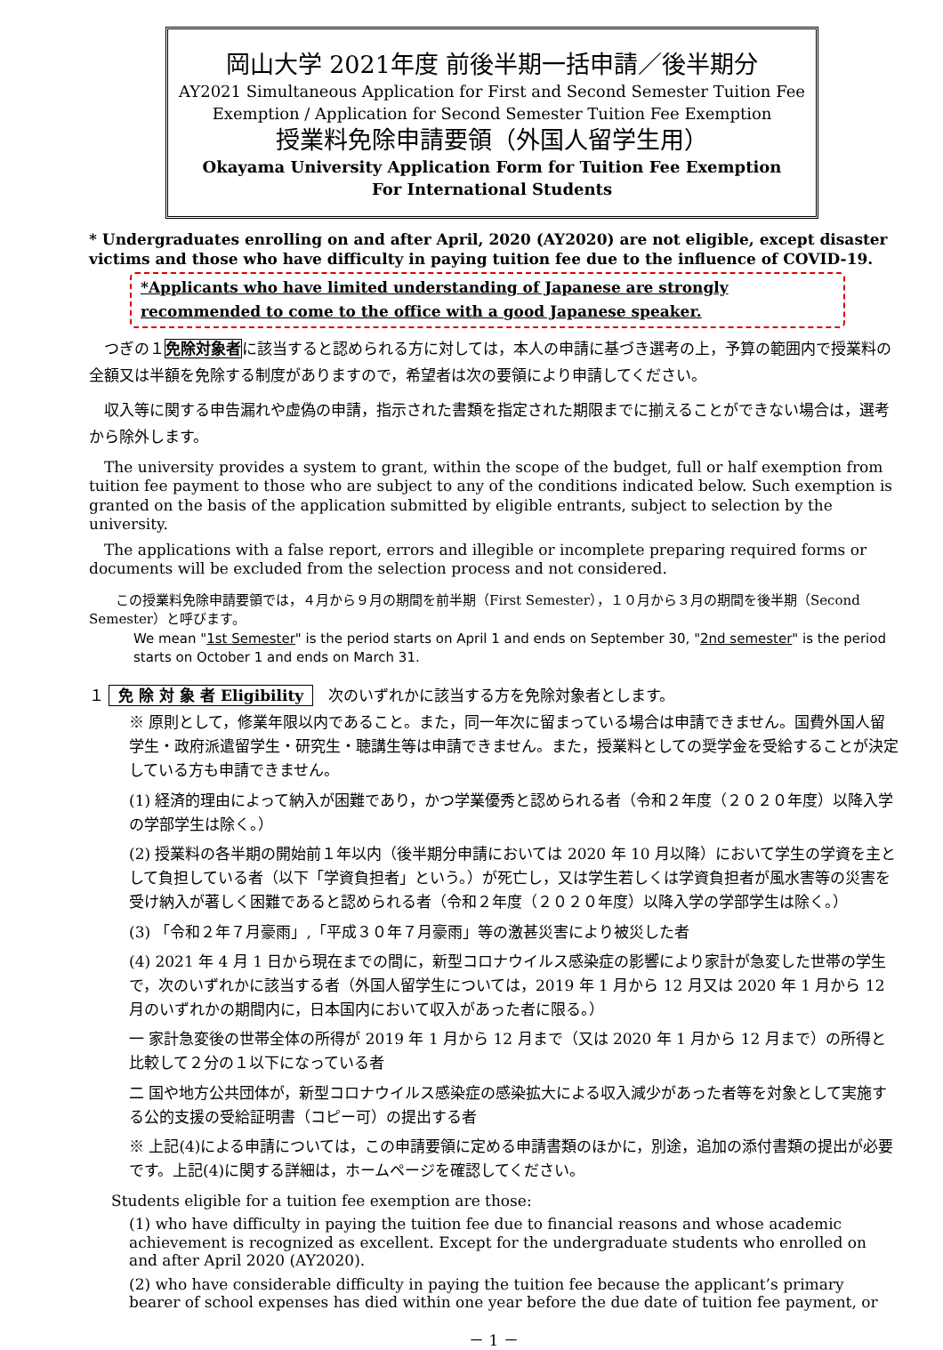岡山大学 2021年度 前後半期一括申請／後半期分
AY2021 Simultaneous Application for First and Second Semester Tuition Fee
Exemption / Application for Second Semester Tuition Fee Exemption
授業料免除申請要領（外国人留学生用）
Okayama University Application Form for Tuition Fee Exemption
For International Students
* Undergraduates enrolling on and after April, 2020 (AY2020) are not eligible, except disaster victims and those who have difficulty in paying tuition fee due to the influence of COVID-19.
*Applicants who have limited understanding of Japanese are strongly recommended to come to the office with a good Japanese speaker.
つぎの１免除対象者に該当すると認められる方に対しては，本人の申請に基づき選考の上，予算の範囲内で授業料の全額又は半額を免除する制度がありますので，希望者は次の要領により申請してください。
収入等に関する申告漏れや虚偽の申請，指示された書類を指定された期限までに揃えることができない場合は，選考から除外します。
The university provides a system to grant, within the scope of the budget, full or half exemption from tuition fee payment to those who are subject to any of the conditions indicated below. Such exemption is granted on the basis of the application submitted by eligible entrants, subject to selection by the university.
The applications with a false report, errors and illegible or incomplete preparing required forms or documents will be excluded from the selection process and not considered.
この授業料免除申請要領では，４月から９月の期間を前半期（First Semester），１０月から３月の期間を後半期（Second Semester）と呼びます。
We mean "1st Semester" is the period starts on April 1 and ends on September 30, "2nd semester" is the period starts on October 1 and ends on March 31.
１ 免 除 対 象 者 Eligibility　次のいずれかに該当する方を免除対象者とします。
※ 原則として，修業年限以内であること。また，同一年次に留まっている場合は申請できません。国費外国人留学生・政府派遣留学生・研究生・聴講生等は申請できません。また，授業料としての奨学金を受給することが決定している方も申請できません。
(1) 経済的理由によって納入が困難であり，かつ学業優秀と認められる者（令和２年度（２０２０年度）以降入学の学部学生は除く。）
(2) 授業料の各半期の開始前１年以内（後半期分申請においては 2020 年 10 月以降）において学生の学資を主として負担している者（以下「学資負担者」という。）が死亡し，又は学生若しくは学資負担者が風水害等の災害を受け納入が著しく困難であると認められる者（令和２年度（２０２０年度）以降入学の学部学生は除く。）
(3) 「令和２年７月豪雨」,「平成３０年７月豪雨」等の激甚災害により被災した者
(4) 2021 年 4 月 1 日から現在までの間に，新型コロナウイルス感染症の影響により家計が急変した世帯の学生で，次のいずれかに該当する者（外国人留学生については，2019 年 1 月から 12 月又は 2020 年 1 月から 12 月のいずれかの期間内に，日本国内において収入があった者に限る。）
一 家計急変後の世帯全体の所得が 2019 年 1 月から 12 月まで（又は 2020 年 1 月から 12 月まで）の所得と比較して２分の１以下になっている者
二 国や地方公共団体が，新型コロナウイルス感染症の感染拡大による収入減少があった者等を対象として実施する公的支援の受給証明書（コピー可）の提出する者
※ 上記(4)による申請については，この申請要領に定める申請書類のほかに，別途，追加の添付書類の提出が必要です。上記(4)に関する詳細は，ホームページを確認してください。
Students eligible for a tuition fee exemption are those:
(1) who have difficulty in paying the tuition fee due to financial reasons and whose academic achievement is recognized as excellent. Except for the undergraduate students who enrolled on and after April 2020 (AY2020).
(2) who have considerable difficulty in paying the tuition fee because the applicant’s primary bearer of school expenses has died within one year before the due date of tuition fee payment, or
－ 1 －